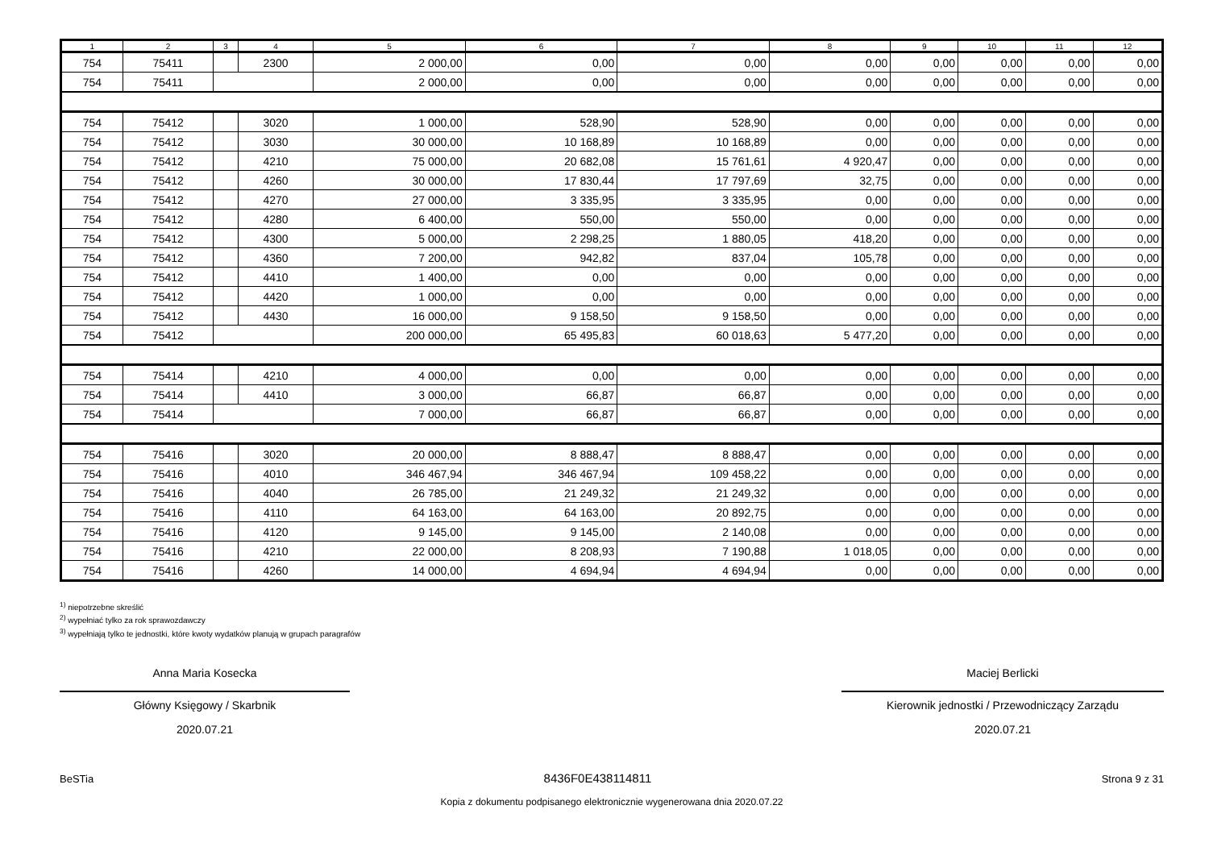| 1 | 2 | 3 | 4 | 5 | 6 | 7 | 8 | 9 | 10 | 11 | 12 |
| --- | --- | --- | --- | --- | --- | --- | --- | --- | --- | --- | --- |
| 754 | 75411 | | 2300 | 2 000,00 | 0,00 | 0,00 | 0,00 | 0,00 | 0,00 | 0,00 | 0,00 |
| 754 | 75411 | | | 2 000,00 | 0,00 | 0,00 | 0,00 | 0,00 | 0,00 | 0,00 | 0,00 |
| 754 | 75412 | | 3020 | 1 000,00 | 528,90 | 528,90 | 0,00 | 0,00 | 0,00 | 0,00 | 0,00 |
| 754 | 75412 | | 3030 | 30 000,00 | 10 168,89 | 10 168,89 | 0,00 | 0,00 | 0,00 | 0,00 | 0,00 |
| 754 | 75412 | | 4210 | 75 000,00 | 20 682,08 | 15 761,61 | 4 920,47 | 0,00 | 0,00 | 0,00 | 0,00 |
| 754 | 75412 | | 4260 | 30 000,00 | 17 830,44 | 17 797,69 | 32,75 | 0,00 | 0,00 | 0,00 | 0,00 |
| 754 | 75412 | | 4270 | 27 000,00 | 3 335,95 | 3 335,95 | 0,00 | 0,00 | 0,00 | 0,00 | 0,00 |
| 754 | 75412 | | 4280 | 6 400,00 | 550,00 | 550,00 | 0,00 | 0,00 | 0,00 | 0,00 | 0,00 |
| 754 | 75412 | | 4300 | 5 000,00 | 2 298,25 | 1 880,05 | 418,20 | 0,00 | 0,00 | 0,00 | 0,00 |
| 754 | 75412 | | 4360 | 7 200,00 | 942,82 | 837,04 | 105,78 | 0,00 | 0,00 | 0,00 | 0,00 |
| 754 | 75412 | | 4410 | 1 400,00 | 0,00 | 0,00 | 0,00 | 0,00 | 0,00 | 0,00 | 0,00 |
| 754 | 75412 | | 4420 | 1 000,00 | 0,00 | 0,00 | 0,00 | 0,00 | 0,00 | 0,00 | 0,00 |
| 754 | 75412 | | 4430 | 16 000,00 | 9 158,50 | 9 158,50 | 0,00 | 0,00 | 0,00 | 0,00 | 0,00 |
| 754 | 75412 | | | 200 000,00 | 65 495,83 | 60 018,63 | 5 477,20 | 0,00 | 0,00 | 0,00 | 0,00 |
| 754 | 75414 | | 4210 | 4 000,00 | 0,00 | 0,00 | 0,00 | 0,00 | 0,00 | 0,00 | 0,00 |
| 754 | 75414 | | 4410 | 3 000,00 | 66,87 | 66,87 | 0,00 | 0,00 | 0,00 | 0,00 | 0,00 |
| 754 | 75414 | | | 7 000,00 | 66,87 | 66,87 | 0,00 | 0,00 | 0,00 | 0,00 | 0,00 |
| 754 | 75416 | | 3020 | 20 000,00 | 8 888,47 | 8 888,47 | 0,00 | 0,00 | 0,00 | 0,00 | 0,00 |
| 754 | 75416 | | 4010 | 346 467,94 | 346 467,94 | 109 458,22 | 0,00 | 0,00 | 0,00 | 0,00 | 0,00 |
| 754 | 75416 | | 4040 | 26 785,00 | 21 249,32 | 21 249,32 | 0,00 | 0,00 | 0,00 | 0,00 | 0,00 |
| 754 | 75416 | | 4110 | 64 163,00 | 64 163,00 | 20 892,75 | 0,00 | 0,00 | 0,00 | 0,00 | 0,00 |
| 754 | 75416 | | 4120 | 9 145,00 | 9 145,00 | 2 140,08 | 0,00 | 0,00 | 0,00 | 0,00 | 0,00 |
| 754 | 75416 | | 4210 | 22 000,00 | 8 208,93 | 7 190,88 | 1 018,05 | 0,00 | 0,00 | 0,00 | 0,00 |
| 754 | 75416 | | 4260 | 14 000,00 | 4 694,94 | 4 694,94 | 0,00 | 0,00 | 0,00 | 0,00 | 0,00 |
<sup>1)</sup> niepotrzebne skreślić
<sup>2)</sup> wypełniać tylko za rok sprawozdawczy
<sup>3)</sup> wypełniają tylko te jednostki, które kwoty wydatków planują w grupach paragrafów
Anna Maria Kosecka
Główny Księgowy / Skarbnik
2020.07.21
Maciej Berlicki
Kierownik jednostki / Przewodniczący Zarządu
2020.07.21
BeSTia
8436F0E438114811
Strona 9 z 31
Kopia z dokumentu podpisanego elektronicznie wygenerowana dnia 2020.07.22